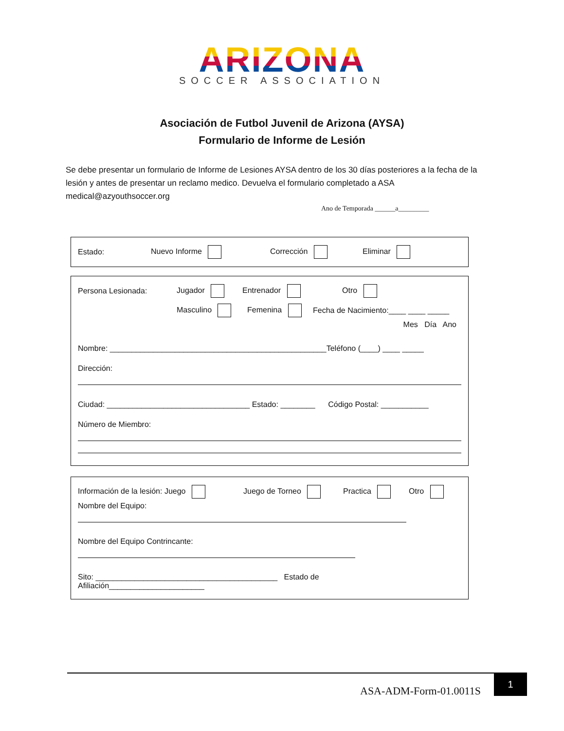ARIZONA
SOCCER ASSOCIATION
Asociación de Futbol Juvenil de Arizona (AYSA)
Formulario de Informe de Lesión
Se debe presentar un formulario de Informe de Lesiones AYSA dentro de los 30 días posteriores a la fecha de la lesión y antes de presentar un reclamo medico. Devuelva el formulario completado a ASA medical@azyouthsoccer.org
Ano de Temporada ______a_________
Estado: Nuevo Informe Corrección Eliminar
Persona Lesionada: Jugador Entrenador Otro
Masculino Femenina Fecha de Nacimiento:____ ____ _____
Mes Día Ano
Nombre: __________________________________________________Teléfono (____) ____ _____
Dirección:
Ciudad: _________________________________ Estado: ________ Código Postal: ___________
Número de Miembro:
Información de la lesión: Juego Juego de Torneo Practica Otro
Nombre del Equipo:
Nombre del Equipo Contrincante:
Sito: __________________________________________ Estado de
Afiliación______________________
ASA-ADM-Form-01.0011S
1